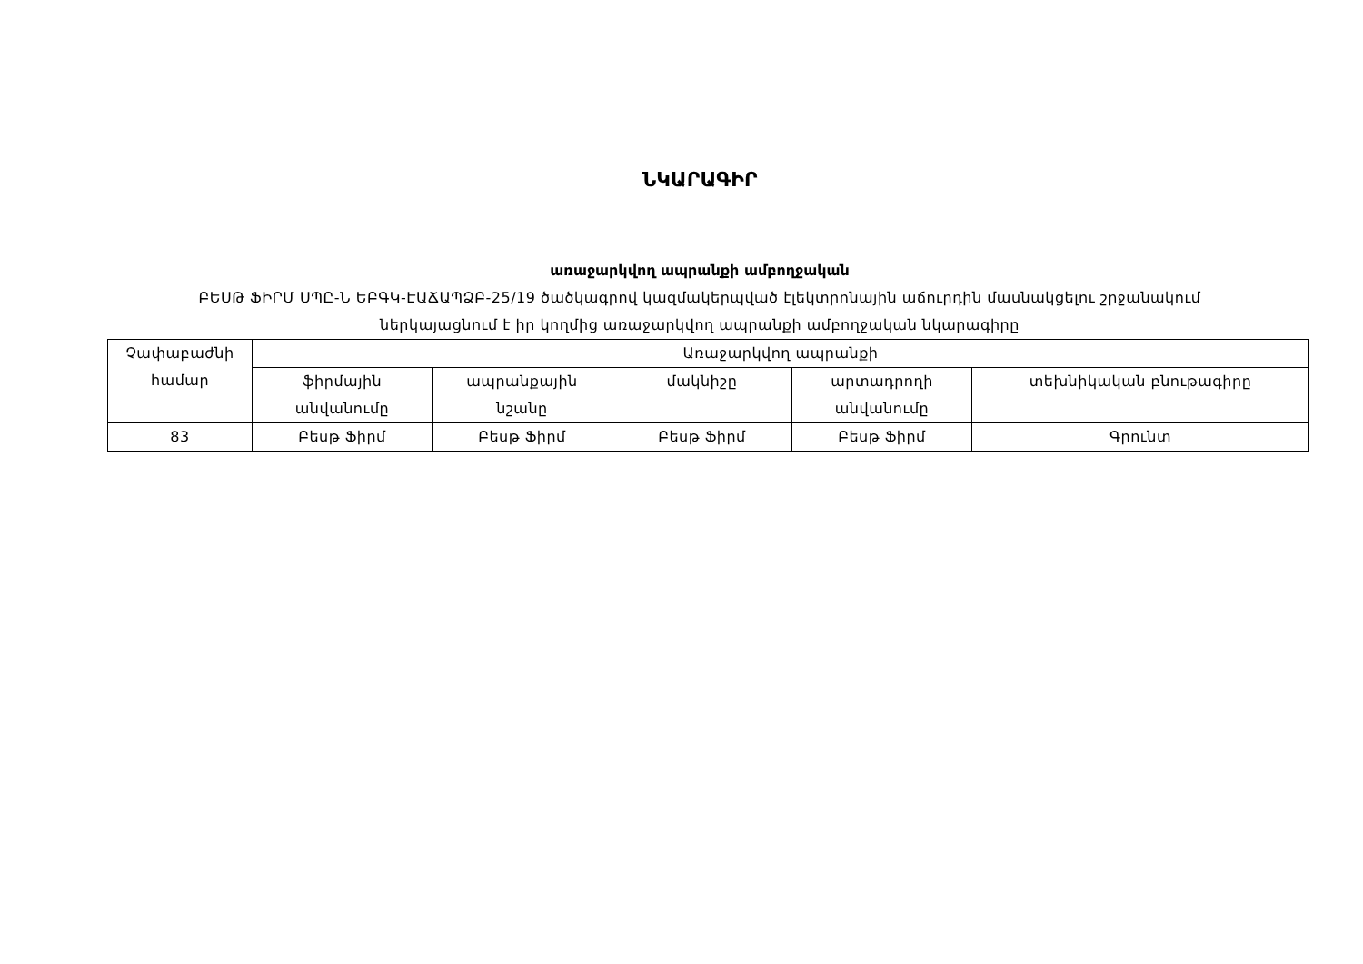ՆԿԱՐԱԳԻՐ
առաջարկվող ապրանքի ամբողջական
ԲԵՍԹ ՖԻՐՄ ՍՊԸ-Ն ԵԲԳԿ-ԷԱՃԱՊՁԲ-25/19 ծածկագրով կազմակերպված էլեկտրոնային աճուրդին մասնակցելու շրջանակում
ներկայացնում է իր կողմից առաջարկվող ապրանքի ամբողջական նկարագիրը
| Չափաբաժնի համար | Առաջարկվող ապրանքի | | | | |
| --- | --- | --- | --- | --- | --- |
| | ֆիրմային անվանումը | ապրանքային նշանը | մակնիշը | արտադրողի անվանումը | տեխնիկական բնութագիրը |
| 83 | Բեսթ Ֆիրմ | Բեսթ Ֆիրմ | Բեսթ Ֆիրմ | Բեսթ Ֆիրմ | Գրունտ |